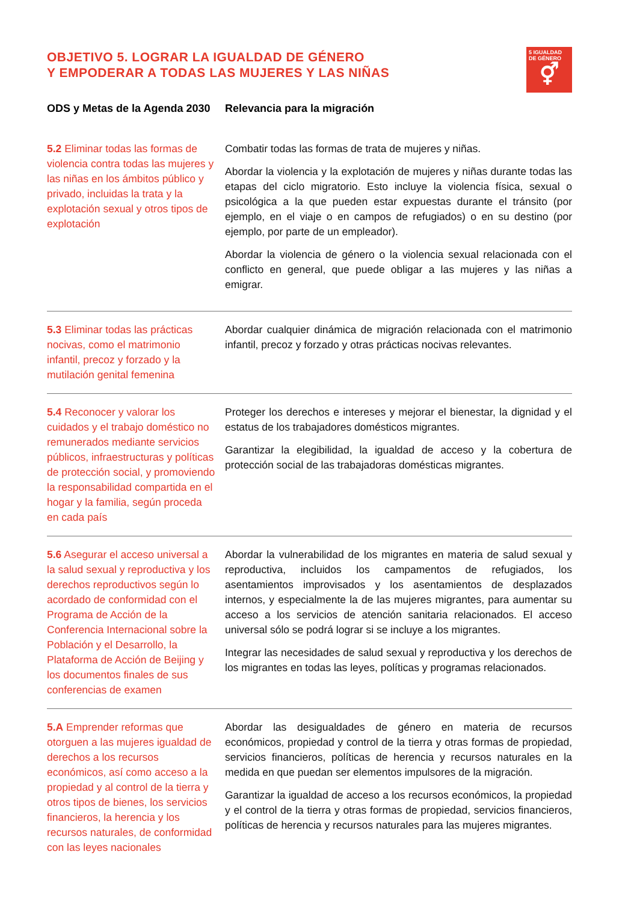OBJETIVO 5. LOGRAR LA IGUALDAD DE GÉNERO
Y EMPODERAR A TODAS LAS MUJERES Y LAS NIÑAS
5 IGUALDAD DE GÉNERO
⚥
| ODS y Metas de la Agenda 2030 | Relevancia para la migración |
| --- | --- |
| 5.2 Eliminar todas las formas de violencia contra todas las mujeres y las niñas en los ámbitos público y privado, incluidas la trata y la explotación sexual y otros tipos de explotación | Combatir todas las formas de trata de mujeres y niñas. Abordar la violencia y la explotación de mujeres y niñas durante todas las etapas del ciclo migratorio. Esto incluye la violencia física, sexual o psicológica a la que pueden estar expuestas durante el tránsito (por ejemplo, en el viaje o en campos de refugiados) o en su destino (por ejemplo, por parte de un empleador). Abordar la violencia de género o la violencia sexual relacionada con el conflicto en general, que puede obligar a las mujeres y las niñas a emigrar. |
| 5.3 Eliminar todas las prácticas nocivas, como el matrimonio infantil, precoz y forzado y la mutilación genital femenina | Abordar cualquier dinámica de migración relacionada con el matrimonio infantil, precoz y forzado y otras prácticas nocivas relevantes. |
| 5.4 Reconocer y valorar los cuidados y el trabajo doméstico no remunerados mediante servicios públicos, infraestructuras y políticas de protección social, y promoviendo la responsabilidad compartida en el hogar y la familia, según proceda en cada país | Proteger los derechos e intereses y mejorar el bienestar, la dignidad y el estatus de los trabajadores domésticos migrantes. Garantizar la elegibilidad, la igualdad de acceso y la cobertura de protección social de las trabajadoras domésticas migrantes. |
| 5.6 Asegurar el acceso universal a la salud sexual y reproductiva y los derechos reproductivos según lo acordado de conformidad con el Programa de Acción de la Conferencia Internacional sobre la Población y el Desarrollo, la Plataforma de Acción de Beijing y los documentos finales de sus conferencias de examen | Abordar la vulnerabilidad de los migrantes en materia de salud sexual y reproductiva, incluidos los campamentos de refugiados, los asentamientos improvisados y los asentamientos de desplazados internos, y especialmente la de las mujeres migrantes, para aumentar su acceso a los servicios de atención sanitaria relacionados. El acceso universal sólo se podrá lograr si se incluye a los migrantes. Integrar las necesidades de salud sexual y reproductiva y los derechos de los migrantes en todas las leyes, políticas y programas relacionados. |
| 5.A Emprender reformas que otorguen a las mujeres igualdad de derechos a los recursos económicos, así como acceso a la propiedad y al control de la tierra y otros tipos de bienes, los servicios financieros, la herencia y los recursos naturales, de conformidad con las leyes nacionales | Abordar las desigualdades de género en materia de recursos económicos, propiedad y control de la tierra y otras formas de propiedad, servicios financieros, políticas de herencia y recursos naturales en la medida en que puedan ser elementos impulsores de la migración. Garantizar la igualdad de acceso a los recursos económicos, la propiedad y el control de la tierra y otras formas de propiedad, servicios financieros, políticas de herencia y recursos naturales para las mujeres migrantes. |